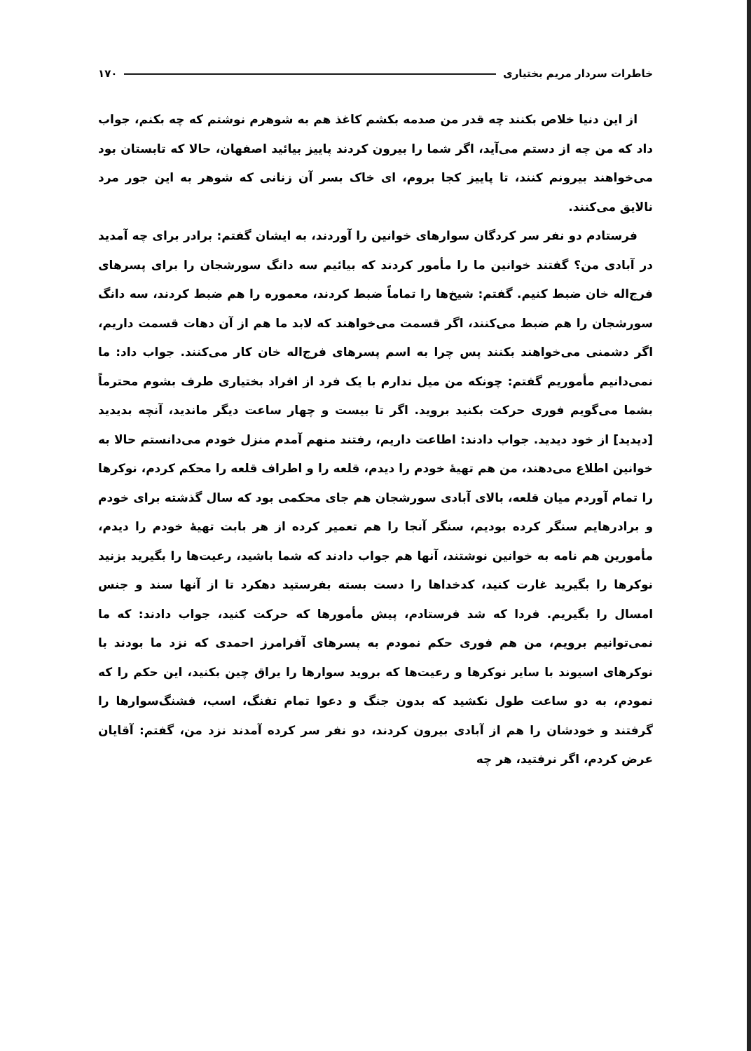خاطرات سردار مریم بختیاری ۱۷۰
از این دنیا خلاص بکنند چه قدر من صدمه بکشم کاغذ هم به شوهرم نوشتم که چه بکنم، جواب داد که من چه از دستم می‌آید، اگر شما را بیرون کردند پاییز بیائید اصفهان، حالا که تابستان بود می‌خواهند بیرونم کنند، تا پاییز کجا بروم، ای خاک بسر آن زنانی که شوهر به این جور مرد نالایق می‌کنند.
فرستادم دو نفر سر کردگان سوارهای خوانین را آوردند، به ایشان گفتم: برادر برای چه آمدید در آبادی من؟ گفتند خوانین ما را مأمور کردند که بیائیم سه دانگ سورشجان را برای پسرهای فرج‌اله خان ضبط کنیم. گفتم: شیخ‌ها را تماماً ضبط کردند، معموره را هم ضبط کردند، سه دانگ سورشجان را هم ضبط می‌کنند، اگر قسمت می‌خواهند که لابد ما هم از آن دهات قسمت داریم، اگر دشمنی می‌خواهند بکنند پس چرا به اسم پسرهای فرج‌اله خان کار می‌کنند. جواب داد: ما نمی‌دانیم مأموریم گفتم: چونکه من میل ندارم با یک فرد از افراد بختیاری طرف بشوم محترماً بشما می‌گویم فوری حرکت بکنید بروید. اگر تا بیست و چهار ساعت دیگر ماندید، آنچه بدیدید [دیدید] از خود دیدید. جواب دادند: اطاعت داریم، رفتند منهم آمدم منزل خودم می‌دانستم حالا به خوانین اطلاع می‌دهند، من هم تهیهٔ خودم را دیدم، قلعه را و اطراف قلعه را محکم کردم، نوکرها را تمام آوردم میان قلعه، بالای آبادی سورشجان هم جای محکمی بود که سال گذشته برای خودم و برادرهایم سنگر کرده بودیم، سنگر آنجا را هم تعمیر کرده از هر بابت تهیهٔ خودم را دیدم، مأمورین هم نامه به خوانین نوشتند، آنها هم جواب دادند که شما باشید، رعیت‌ها را بگیرید بزنید نوکرها را بگیرید غارت کنید، کدخداها را دست بسته بفرستید دهکرد تا از آنها سند و جنس امسال را بگیریم. فردا که شد فرستادم، پیش مأمورها که حرکت کنید، جواب دادند: که ما نمی‌توانیم برویم، من هم فوری حکم نمودم به پسرهای آفرامرز احمدی که نزد ما بودند با نوکرهای اسیوند با سایر نوکرها و رعیت‌ها که بروید سوارها را یراق چین بکنید، این حکم را که نمودم، به دو ساعت طول نکشید که بدون جنگ و دعوا تمام تفنگ، اسب، فشنگ‌سوارها را گرفتند و خودشان را هم از آبادی بیرون کردند، دو نفر سر کرده آمدند نزد من، گفتم: آقایان عرض کردم، اگر نرفتید، هر چه